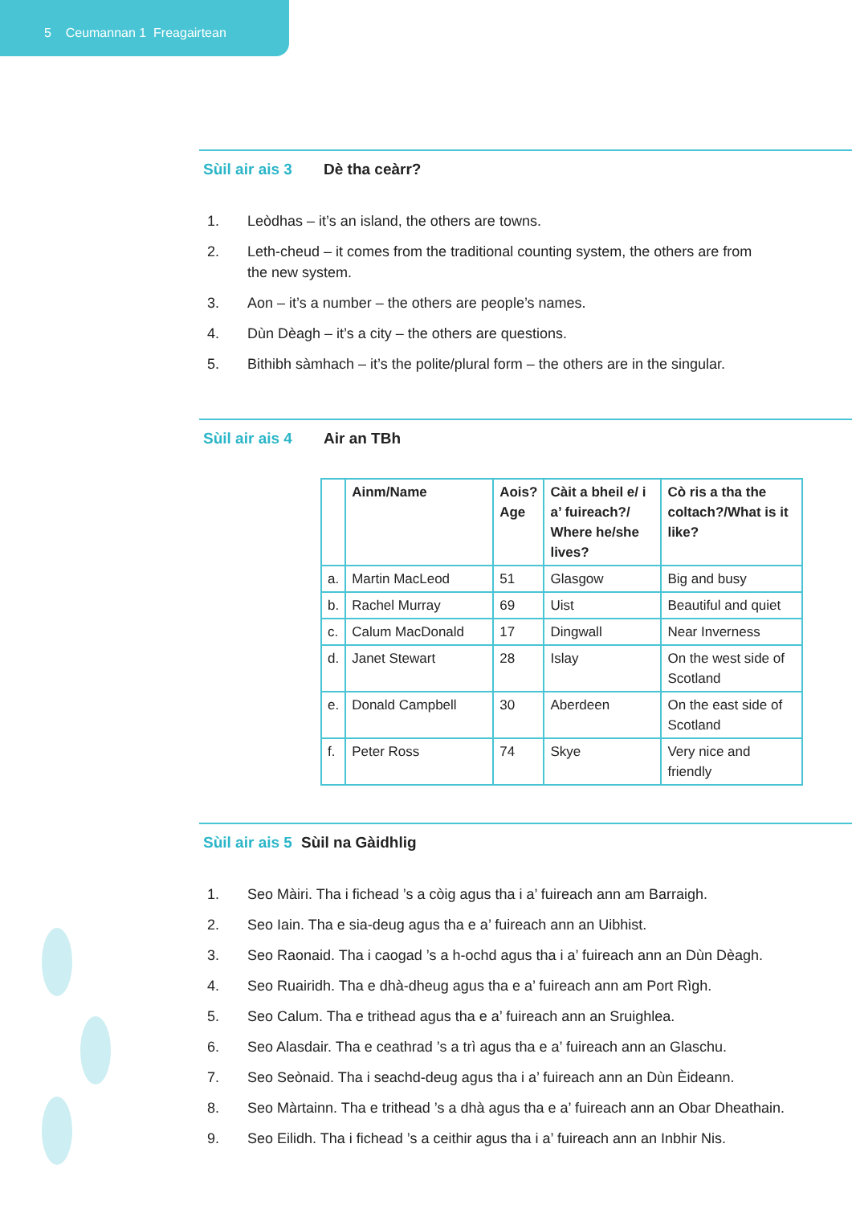5 Ceumannan 1 Freagairtean
Sùil air ais 3 Dè tha ceàrr?
1. Leòdhas – it’s an island, the others are towns.
2. Leth-cheud – it comes from the traditional counting system, the others are from the new system.
3. Aon – it’s a number – the others are people’s names.
4. Dùn Dèagh – it’s a city – the others are questions.
5. Bithibh sàmhach – it’s the polite/plural form – the others are in the singular.
Sùil air ais 4 Air an TBh
| | Ainm/Name | Aois? Age | Càit a bheil e/ i a’ fuireach?/ Where he/she lives? | Cò ris a tha the coltach?/What is it like? |
| --- | --- | --- | --- | --- |
| a. | Martin MacLeod | 51 | Glasgow | Big and busy |
| b. | Rachel Murray | 69 | Uist | Beautiful and quiet |
| c. | Calum MacDonald | 17 | Dingwall | Near Inverness |
| d. | Janet Stewart | 28 | Islay | On the west side of Scotland |
| e. | Donald Campbell | 30 | Aberdeen | On the east side of Scotland |
| f. | Peter Ross | 74 | Skye | Very nice and friendly |
Sùil air ais 5 Sùil na Gàidhlig
1. Seo Màiri. Tha i fichead ’s a còig agus tha i a’ fuireach ann am Barraigh.
2. Seo Iain. Tha e sia-deug agus tha e a’ fuireach ann an Uibhist.
3. Seo Raonaid. Tha i caogad ’s a h-ochd agus tha i a’ fuireach ann an Dùn Dèagh.
4. Seo Ruairidh. Tha e dhà-dheug agus tha e a’ fuireach ann am Port Rìgh.
5. Seo Calum. Tha e trithead agus tha e a’ fuireach ann an Sruighlea.
6. Seo Alasdair. Tha e ceathrad ’s a trì agus tha e a’ fuireach ann an Glaschu.
7. Seo Seònaid. Tha i seachd-deug agus tha i a’ fuireach ann an Dùn Èideann.
8. Seo Màrtainn. Tha e trithead ’s a dhà agus tha e a’ fuireach ann an Obar Dheathain.
9. Seo Eilidh. Tha i fichead ’s a ceithir agus tha i a’ fuireach ann an Inbhir Nis.